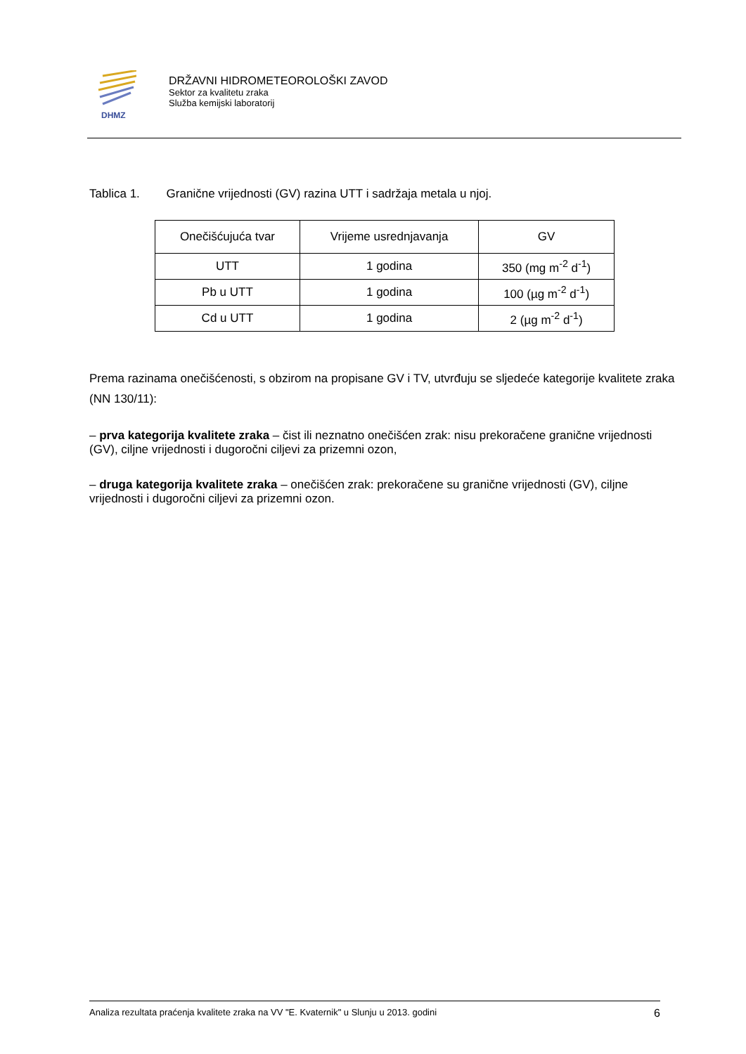DHMZ
DRŽAVNI HIDROMETEOROLOŠKI ZAVOD
Sektor za kvalitetu zraka
Služba kemijski laboratorij
Tablica 1. Granične vrijednosti (GV) razina UTT i sadržaja metala u njoj.
| Onečišćujuća tvar | Vrijeme usrednjavanja | GV |
| --- | --- | --- |
| UTT | 1 godina | 350 (mg m<sup>-2</sup> d<sup>-1</sup>) |
| Pb u UTT | 1 godina | 100 (µg m<sup>-2</sup> d<sup>-1</sup>) |
| Cd u UTT | 1 godina | 2 (µg m<sup>-2</sup> d<sup>-1</sup>) |
Prema razinama onečišćenosti, s obzirom na propisane GV i TV, utvrđuju se sljedeće kategorije kvalitete zraka (NN 130/11):
– prva kategorija kvalitete zraka – čist ili neznatno onečišćen zrak: nisu prekoračene granične vrijednosti (GV), ciljne vrijednosti i dugoročni ciljevi za prizemni ozon,
– druga kategorija kvalitete zraka – onečišćen zrak: prekoračene su granične vrijednosti (GV), ciljne vrijednosti i dugoročni ciljevi za prizemni ozon.
Analiza rezultata praćenja kvalitete zraka na VV "E. Kvaternik" u Slunju u 2013. godini 6